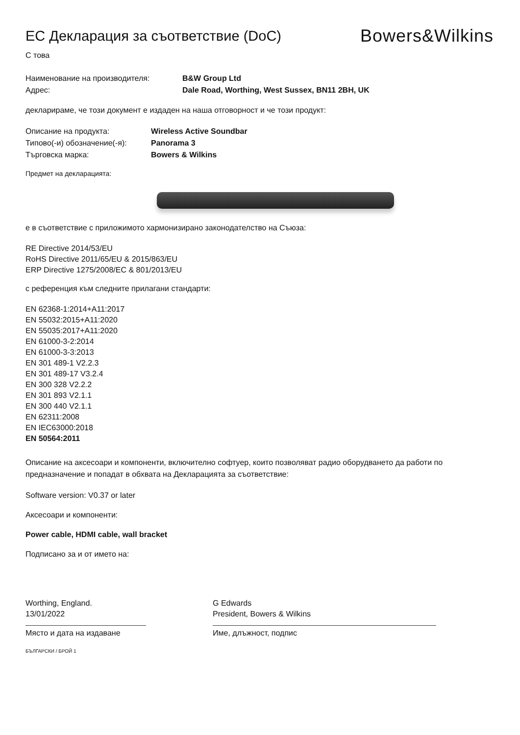ЕС Декларация за съответствие (DoC)
Bowers&Wilkins
С това
Наименование на производителя: B&W Group Ltd
Адрес: Dale Road, Worthing, West Sussex, BN11 2BH, UK
декларираме, че този документ е издаден на наша отговорност и че този продукт:
Описание на продукта: Wireless Active Soundbar
Типово(-и) обозначение(-я): Panorama 3
Търговска марка: Bowers & Wilkins
Предмет на декларацията:
е в съответствие с приложимото хармонизирано законодателство на Съюза:
RE Directive 2014/53/EU
RoHS Directive 2011/65/EU & 2015/863/EU
ERP Directive 1275/2008/EC & 801/2013/EU
с референция към следните прилагани стандарти:
EN 62368-1:2014+A11:2017
EN 55032:2015+A11:2020
EN 55035:2017+A11:2020
EN 61000-3-2:2014
EN 61000-3-3:2013
EN 301 489-1 V2.2.3
EN 301 489-17 V3.2.4
EN 300 328 V2.2.2
EN 301 893 V2.1.1
EN 300 440 V2.1.1
EN 62311:2008
EN IEC63000:2018
EN 50564:2011
Описание на аксесоари и компоненти, включително софтуер, които позволяват радио оборудването да работи по предназначение и попадат в обхвата на Декларацията за съответствие:
Software version: V0.37 or later
Аксесоари и компоненти:
Power cable, HDMI cable, wall bracket
Подписано за и от името на:
Worthing, England.
13/01/2022
Място и дата на издаване
G Edwards
President, Bowers & Wilkins
Име, длъжност, подпис
БЪЛГАРСКИ / БРОЙ 1